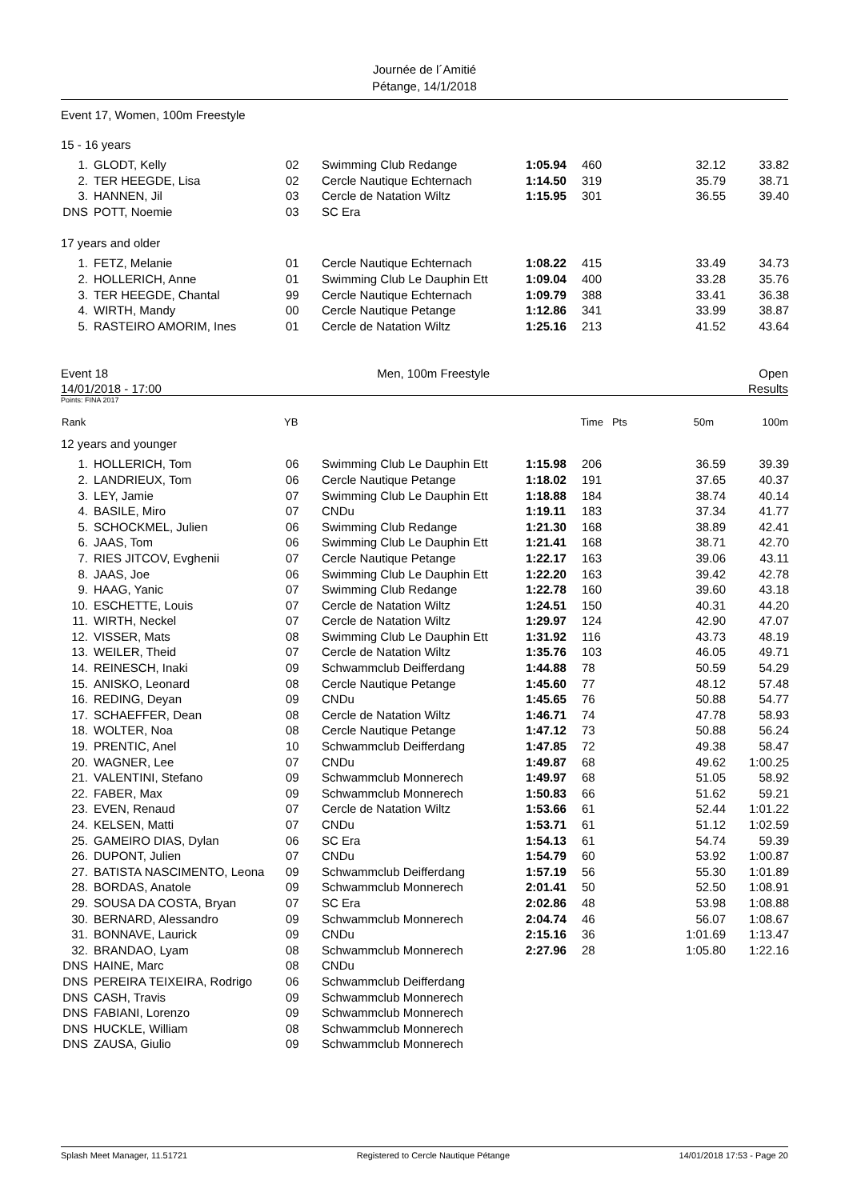Journée de l´Amitié
Pétange, 14/1/2018
Event 17, Women, 100m Freestyle
15 - 16 years
| 1. | GLODT, Kelly | 02 | Swimming Club Redange | 1:05.94 | 460 | 32.12 | 33.82 |
| 2. | TER HEEGDE, Lisa | 02 | Cercle Nautique Echternach | 1:14.50 | 319 | 35.79 | 38.71 |
| 3. | HANNEN, Jil | 03 | Cercle de Natation Wiltz | 1:15.95 | 301 | 36.55 | 39.40 |
| DNS | POTT, Noemie | 03 | SC Era | | | | |
17 years and older
| 1. | FETZ, Melanie | 01 | Cercle Nautique Echternach | 1:08.22 | 415 | 33.49 | 34.73 |
| 2. | HOLLERICH, Anne | 01 | Swimming Club Le Dauphin Ett | 1:09.04 | 400 | 33.28 | 35.76 |
| 3. | TER HEEGDE, Chantal | 99 | Cercle Nautique Echternach | 1:09.79 | 388 | 33.41 | 36.38 |
| 4. | WIRTH, Mandy | 00 | Cercle Nautique Petange | 1:12.86 | 341 | 33.99 | 38.87 |
| 5. | RASTEIRO AMORIM, Ines | 01 | Cercle de Natation Wiltz | 1:25.16 | 213 | 41.52 | 43.64 |
Event 18 Men, 100m Freestyle Open
14/01/2018 - 17:00 Results
Points: FINA 2017
| Rank | | YB | | Time | Pts | 50m | 100m |
| --- | --- | --- | --- | --- | --- | --- | --- |
12 years and younger
| 1. | HOLLERICH, Tom | 06 | Swimming Club Le Dauphin Ett | 1:15.98 | 206 | 36.59 | 39.39 |
| 2. | LANDRIEUX, Tom | 06 | Cercle Nautique Petange | 1:18.02 | 191 | 37.65 | 40.37 |
| 3. | LEY, Jamie | 07 | Swimming Club Le Dauphin Ett | 1:18.88 | 184 | 38.74 | 40.14 |
| 4. | BASILE, Miro | 07 | CNDu | 1:19.11 | 183 | 37.34 | 41.77 |
| 5. | SCHOCKMEL, Julien | 06 | Swimming Club Redange | 1:21.30 | 168 | 38.89 | 42.41 |
| 6. | JAAS, Tom | 06 | Swimming Club Le Dauphin Ett | 1:21.41 | 168 | 38.71 | 42.70 |
| 7. | RIES JITCOV, Evghenii | 07 | Cercle Nautique Petange | 1:22.17 | 163 | 39.06 | 43.11 |
| 8. | JAAS, Joe | 06 | Swimming Club Le Dauphin Ett | 1:22.20 | 163 | 39.42 | 42.78 |
| 9. | HAAG, Yanic | 07 | Swimming Club Redange | 1:22.78 | 160 | 39.60 | 43.18 |
| 10. | ESCHETTE, Louis | 07 | Cercle de Natation Wiltz | 1:24.51 | 150 | 40.31 | 44.20 |
| 11. | WIRTH, Neckel | 07 | Cercle de Natation Wiltz | 1:29.97 | 124 | 42.90 | 47.07 |
| 12. | VISSER, Mats | 08 | Swimming Club Le Dauphin Ett | 1:31.92 | 116 | 43.73 | 48.19 |
| 13. | WEILER, Theid | 07 | Cercle de Natation Wiltz | 1:35.76 | 103 | 46.05 | 49.71 |
| 14. | REINESCH, Inaki | 09 | Schwammclub Deifferdang | 1:44.88 | 78 | 50.59 | 54.29 |
| 15. | ANISKO, Leonard | 08 | Cercle Nautique Petange | 1:45.60 | 77 | 48.12 | 57.48 |
| 16. | REDING, Deyan | 09 | CNDu | 1:45.65 | 76 | 50.88 | 54.77 |
| 17. | SCHAEFFER, Dean | 08 | Cercle de Natation Wiltz | 1:46.71 | 74 | 47.78 | 58.93 |
| 18. | WOLTER, Noa | 08 | Cercle Nautique Petange | 1:47.12 | 73 | 50.88 | 56.24 |
| 19. | PRENTIC, Anel | 10 | Schwammclub Deifferdang | 1:47.85 | 72 | 49.38 | 58.47 |
| 20. | WAGNER, Lee | 07 | CNDu | 1:49.87 | 68 | 49.62 | 1:00.25 |
| 21. | VALENTINI, Stefano | 09 | Schwammclub Monnerech | 1:49.97 | 68 | 51.05 | 58.92 |
| 22. | FABER, Max | 09 | Schwammclub Monnerech | 1:50.83 | 66 | 51.62 | 59.21 |
| 23. | EVEN, Renaud | 07 | Cercle de Natation Wiltz | 1:53.66 | 61 | 52.44 | 1:01.22 |
| 24. | KELSEN, Matti | 07 | CNDu | 1:53.71 | 61 | 51.12 | 1:02.59 |
| 25. | GAMEIRO DIAS, Dylan | 06 | SC Era | 1:54.13 | 61 | 54.74 | 59.39 |
| 26. | DUPONT, Julien | 07 | CNDu | 1:54.79 | 60 | 53.92 | 1:00.87 |
| 27. | BATISTA NASCIMENTO, Leona | 09 | Schwammclub Deifferdang | 1:57.19 | 56 | 55.30 | 1:01.89 |
| 28. | BORDAS, Anatole | 09 | Schwammclub Monnerech | 2:01.41 | 50 | 52.50 | 1:08.91 |
| 29. | SOUSA DA COSTA, Bryan | 07 | SC Era | 2:02.86 | 48 | 53.98 | 1:08.88 |
| 30. | BERNARD, Alessandro | 09 | Schwammclub Monnerech | 2:04.74 | 46 | 56.07 | 1:08.67 |
| 31. | BONNAVE, Laurick | 09 | CNDu | 2:15.16 | 36 | 1:01.69 | 1:13.47 |
| 32. | BRANDAO, Lyam | 08 | Schwammclub Monnerech | 2:27.96 | 28 | 1:05.80 | 1:22.16 |
| DNS | HAINE, Marc | 08 | CNDu | | | | |
| DNS | PEREIRA TEIXEIRA, Rodrigo | 06 | Schwammclub Deifferdang | | | | |
| DNS | CASH, Travis | 09 | Schwammclub Monnerech | | | | |
| DNS | FABIANI, Lorenzo | 09 | Schwammclub Monnerech | | | | |
| DNS | HUCKLE, William | 08 | Schwammclub Monnerech | | | | |
| DNS | ZAUSA, Giulio | 09 | Schwammclub Monnerech | | | | |
Splash Meet Manager, 11.51721 Registered to Cercle Nautique Pétange 14/01/2018 17:53 - Page 20